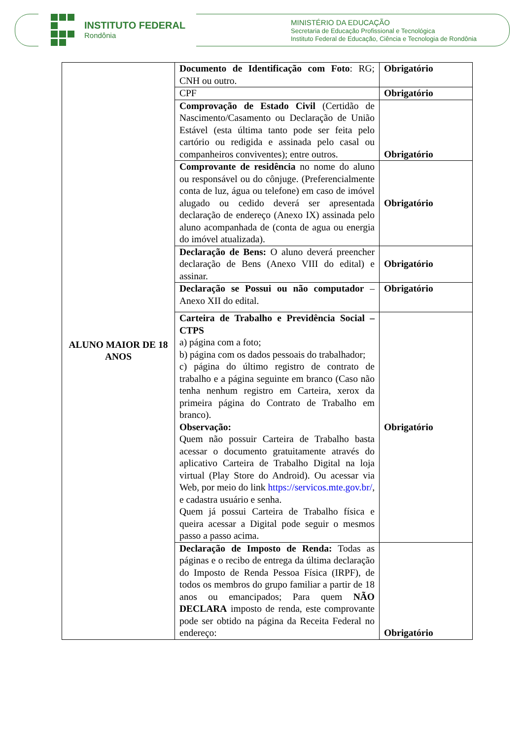INSTITUTO FEDERAL
Rondônia
MINISTÉRIO DA EDUCAÇÃO
Secretaria de Educação Profissional e Tecnológica
Instituto Federal de Educação, Ciência e Tecnologia de Rondônia
| ALUNO MAIOR DE 18 ANOS | Documento de Identificação com Foto : RG; CNH ou outro. | Obrigatório |
| | CPF | Obrigatório |
| | Comprovação de Estado Civil (Certidão de Nascimento/Casamento ou Declaração de União Estável (esta última tanto pode ser feita pelo cartório ou redigida e assinada pelo casal ou companheiros conviventes); entre outros. | Obrigatório |
| | Comprovante de residência no nome do aluno ou responsável ou do cônjuge. (Preferencialmente conta de luz, água ou telefone) em caso de imóvel alugado ou cedido deverá ser apresentada declaração de endereço (Anexo IX) assinada pelo aluno acompanhada de (conta de agua ou energia do imóvel atualizada). | Obrigatório |
| | Declaração de Bens: O aluno deverá preencher declaração de Bens (Anexo VIII do edital) e assinar. | Obrigatório |
| | Declaração se Possui ou não computador – Anexo XII do edital. | Obrigatório |
| | Carteira de Trabalho e Previdência Social – CTPS a) página com a foto; b) página com os dados pessoais do trabalhador; c) página do último registro de contrato de trabalho e a página seguinte em branco (Caso não tenha nenhum registro em Carteira, xerox da primeira página do Contrato de Trabalho em branco). Observação: Quem não possuir Carteira de Trabalho basta acessar o documento gratuitamente através do aplicativo Carteira de Trabalho Digital na loja virtual (Play Store do Android). Ou acessar via Web, por meio do link https://servicos.mte.gov.br/ , e cadastra usuário e senha. Quem já possui Carteira de Trabalho física e queira acessar a Digital pode seguir o mesmos passo a passo acima. | Obrigatório |
| | Declaração de Imposto de Renda: Todas as páginas e o recibo de entrega da última declaração do Imposto de Renda Pessoa Física (IRPF), de todos os membros do grupo familiar a partir de 18 anos ou emancipados; Para quem NÃO DECLARA imposto de renda, este comprovante pode ser obtido na página da Receita Federal no endereço: | Obrigatório |